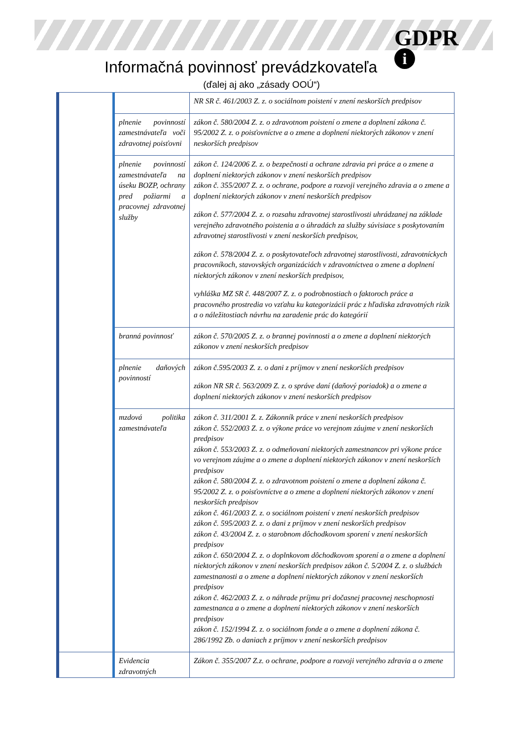GDPR
i
Informačná povinnosť prevádzkovateľa
(ďalej aj ako „zásady OOÚ“)
| | | NR SR č. 461/2003 Z. z. o sociálnom poistení v znení neskorších predpisov |
| | plnenie povinností zamestnávateľa voči zdravotnej poisťovni | zákon č. 580/2004 Z. z. o zdravotnom poistení o zmene a doplnení zákona č. 95/2002 Z. z. o poisťovníctve a o zmene a doplnení niektorých zákonov v znení neskorších predpisov |
| | plnenie povinností zamestnávateľa na úseku BOZP, ochrany pred požiarmi a pracovnej zdravotnej služby | zákon č. 124/2006 Z. z. o bezpečnosti a ochrane zdravia pri práce a o zmene a doplnení niektorých zákonov v znení neskorších predpisov zákon č. 355/2007 Z. z. o ochrane, podpore a rozvoji verejného zdravia a o zmene a doplnení niektorých zákonov v znení neskorších predpisov zákon č. 577/2004 Z. z. o rozsahu zdravotnej starostlivosti uhrádzanej na základe verejného zdravotného poistenia a o úhradách za služby súvisiace s poskytovaním zdravotnej starostlivosti v znení neskorších predpisov, zákon č. 578/2004 Z. z. o poskytovateľoch zdravotnej starostlivosti, zdravotníckych pracovníkoch, stavovských organizáciách v zdravotníctvea o zmene a doplnení niektorých zákonov v znení neskorších predpisov, vyhláška MZ SR č. 448/2007 Z. z. o podrobnostiach o faktoroch práce a pracovného prostredia vo vzťahu ku kategorizácii prác z hľadiska zdravotných rizík a o náležitostiach návrhu na zaradenie prác do kategórií |
| | branná povinnosť | zákon č. 570/2005 Z. z. o brannej povinnosti a o zmene a doplnení niektorých zákonov v znení neskorších predpisov |
| | plnenie daňových povinností | zákon č.595/2003 Z. z. o dani z príjmov v znení neskorších predpisov zákon NR SR č. 563/2009 Z. z. o správe daní (daňový poriadok) a o zmene a doplnení niektorých zákonov v znení neskorších predpisov |
| | mzdová politika zamestnávateľa | zákon č. 311/2001 Z. z. Zákonník práce v znení neskorších predpisov zákon č. 552/2003 Z. z. o výkone práce vo verejnom záujme v znení neskorších predpisov zákon č. 553/2003 Z. z. o odmeňovaní niektorých zamestnancov pri výkone práce vo verejnom záujme a o zmene a doplnení niektorých zákonov v znení neskorších predpisov zákon č. 580/2004 Z. z. o zdravotnom poistení o zmene a doplnení zákona č. 95/2002 Z. z. o poisťovníctve a o zmene a doplnení niektorých zákonov v znení neskorších predpisov zákon č. 461/2003 Z. z. o sociálnom poistení v znení neskorších predpisov zákon č. 595/2003 Z. z. o dani z príjmov v znení neskorších predpisov zákon č. 43/2004 Z. z. o starobnom dôchodkovom sporení v znení neskorších predpisov zákon č. 650/2004 Z. z. o doplnkovom dôchodkovom sporení a o zmene a doplnení niektorých zákonov v znení neskorších predpisov zákon č. 5/2004 Z. z. o službách zamestnanosti a o zmene a doplnení niektorých zákonov v znení neskorších predpisov zákon č. 462/2003 Z. z. o náhrade príjmu pri dočasnej pracovnej neschopnosti zamestnanca a o zmene a doplnení niektorých zákonov v znení neskorších predpisov zákon č. 152/1994 Z. z. o sociálnom fonde a o zmene a doplnení zákona č. 286/1992 Zb. o daniach z príjmov v znení neskorších predpisov |
| | Evidencia zdravotných | Zákon č. 355/2007 Z.z. o ochrane, podpore a rozvoji verejného zdravia a o zmene |